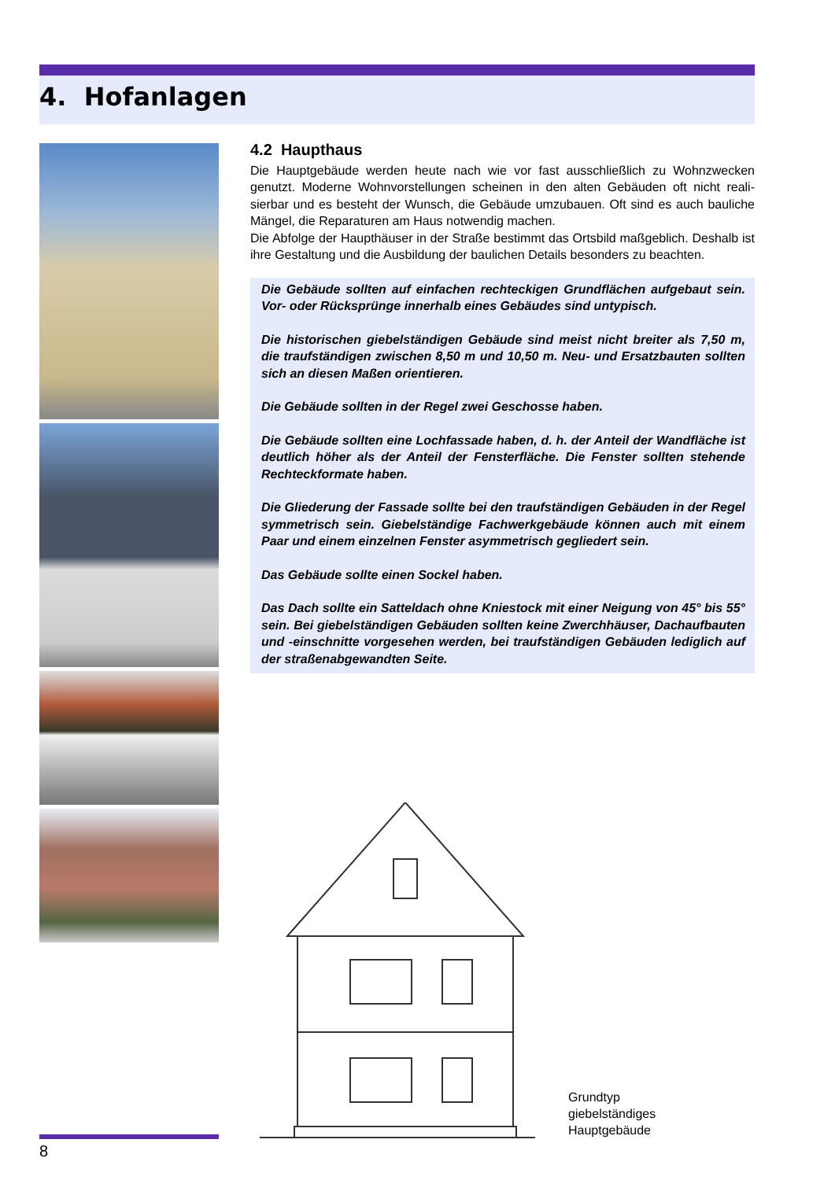4. Hofanlagen
4.2 Haupthaus
Die Hauptgebäude werden heute nach wie vor fast ausschließlich zu Wohnzwecken genutzt. Moderne Wohnvorstellungen scheinen in den alten Gebäuden oft nicht reali­sierbar und es besteht der Wunsch, die Gebäude umzubauen. Oft sind es auch bauliche Mängel, die Reparaturen am Haus notwendig machen.
Die Abfolge der Haupthäuser in der Straße bestimmt das Ortsbild maßgeblich. Des­halb ist ihre Gestaltung und die Ausbildung der baulichen Details besonders zu be­achten.
Die Gebäude sollten auf einfachen rechteckigen Grundflächen aufgebaut sein. Vor- oder Rücksprünge innerhalb eines Gebäudes sind untypisch.
Die historischen giebelständigen Gebäude sind meist nicht breiter als 7,50 m, die traufständigen zwischen 8,50 m und 10,50 m. Neu- und Ersatzbauten sollten sich an diesen Maßen orientieren.
Die Gebäude sollten in der Regel zwei Geschosse haben.
Die Gebäude sollten eine Lochfassade haben, d. h. der Anteil der Wandfläche ist deutlich höher als der Anteil der Fensterfläche. Die Fenster sollten stehende Rechteckformate haben.
Die Gliederung der Fassade sollte bei den traufständigen Gebäuden in der Regel symmetrisch sein. Giebelständige Fachwerkgebäude können auch mit einem Paar und einem einzelnen Fenster asymmetrisch gegliedert sein.
Das Gebäude sollte einen Sockel haben.
Das Dach sollte ein Satteldach ohne Kniestock mit einer Neigung von 45° bis 55° sein. Bei giebelständigen Gebäuden sollten keine Zwerchhäuser, Dachaufbauten und -einschnitte vorgesehen werden, bei traufständigen Gebäuden lediglich auf der straßenabgewandten Seite.
Grundtyp
giebelständiges
Hauptgebäude
8